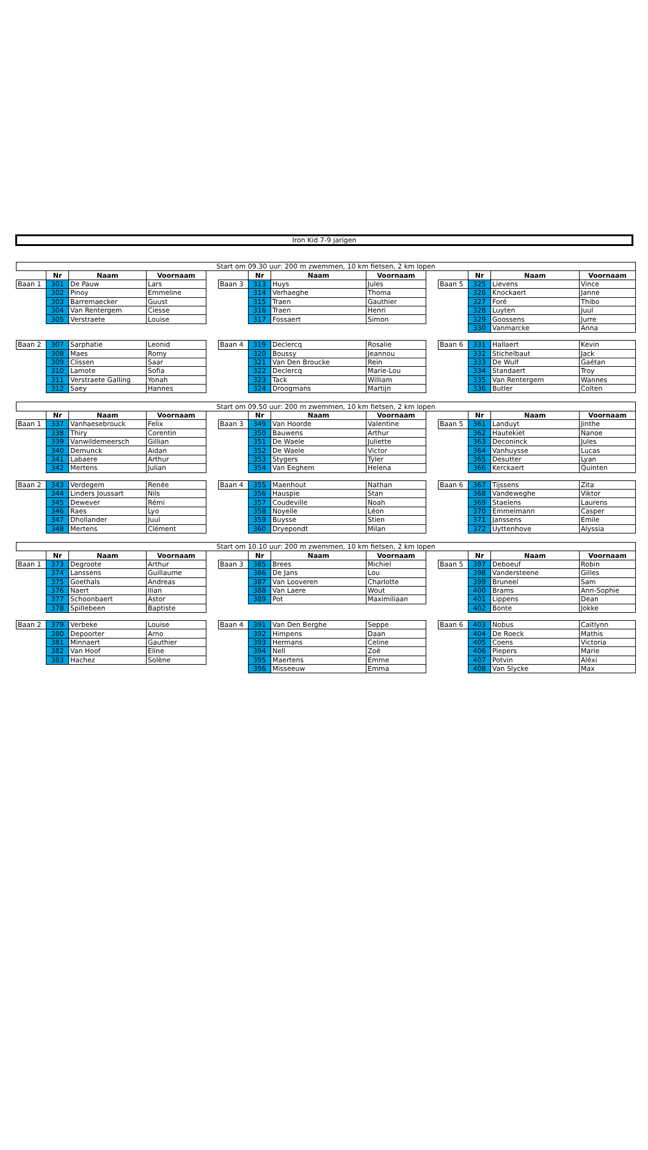Iron Kid 7-9 jarigen
| Start om 09.30 uur: 200 m zwemmen, 10 km fietsen, 2 km lopen | | | | | | | | | | | | | |
| | Nr | Naam | Voornaam | | | Nr | Naam | Voornaam | | | Nr | Naam | Voornaam |
| Baan 1 | 301 | De Pauw | Lars | | Baan 3 | 313 | Huys | Jules | | Baan 5 | 325 | Lievens | Vince |
| | 302 | Pinoy | Emmeline | | | 314 | Verhaeghe | Thoma | | | 326 | Knockaert | Janne |
| | 303 | Barremaecker | Guust | | | 315 | Traen | Gauthier | | | 327 | Foré | Thibo |
| | 304 | Van Rentergem | Ciesse | | | 316 | Traen | Henri | | | 328 | Luyten | Juul |
| | 305 | Verstraete | Louise | | | 317 | Fossaert | Simon | | | 329 | Goossens | Jurre |
| | | | | | | | | | | | 330 | Vanmarcke | Anna |
| Baan 2 | 307 | Sarphatie | Leonid | | Baan 4 | 319 | Declercq | Rosalie | | Baan 6 | 331 | Hallaert | Kevin |
| | 308 | Maes | Romy | | | 320 | Boussy | Jeannou | | | 332 | Stichelbaut | Jack |
| | 309 | Clissen | Saar | | | 321 | Van Den Broucke | Rein | | | 333 | De Wulf | Gaétan |
| | 310 | Lamote | Sofia | | | 322 | Declercq | Marie-Lou | | | 334 | Standaert | Troy |
| | 311 | Verstraete Galling | Yonah | | | 323 | Tack | William | | | 335 | Van Rentergem | Wannes |
| | 312 | Saey | Hannes | | | 324 | Droogmans | Martijn | | | 336 | Butler | Colten |
| Start om 09.50 uur: 200 m zwemmen, 10 km fietsen, 2 km lopen | | | | | | | | | | | | | |
| | Nr | Naam | Voornaam | | | Nr | Naam | Voornaam | | | Nr | Naam | Voornaam |
| Baan 1 | 337 | Vanhaesebrouck | Felix | | Baan 3 | 349 | Van Hoorde | Valentine | | Baan 5 | 361 | Landuyt | Jinthe |
| | 338 | Thiry | Corentin | | | 350 | Bauwens | Arthur | | | 362 | Hautekiet | Nanoe |
| | 339 | Vanwildemeersch | Gillian | | | 351 | De Waele | Juliette | | | 363 | Deconinck | Jules |
| | 340 | Demunck | Aidan | | | 352 | De Waele | Victor | | | 364 | Vanhuysse | Lucas |
| | 341 | Labaere | Arthur | | | 353 | Stygers | Tyler | | | 365 | Desutter | Lyan |
| | 342 | Mertens | Julian | | | 354 | Van Eeghem | Helena | | | 366 | Kerckaert | Quinten |
| Baan 2 | 343 | Verdegem | Renée | | Baan 4 | 355 | Maenhout | Nathan | | Baan 6 | 367 | Tijssens | Zita |
| | 344 | Linders Joussart | Nils | | | 356 | Hauspie | Stan | | | 368 | Vandeweghe | Viktor |
| | 345 | Dewever | Rémi | | | 357 | Coudeville | Noah | | | 369 | Staelens | Laurens |
| | 346 | Raes | Lyo | | | 358 | Noyelle | Léon | | | 370 | Emmelmann | Casper |
| | 347 | Dhollander | Juul | | | 359 | Buysse | Stien | | | 371 | Janssens | Emile |
| | 348 | Mertens | Clément | | | 360 | Dryepondt | Milan | | | 372 | Uyttenhove | Alyssia |
| Start om 10.10 uur: 200 m zwemmen, 10 km fietsen, 2 km lopen | | | | | | | | | | | | | |
| | Nr | Naam | Voornaam | | | Nr | Naam | Voornaam | | | Nr | Naam | Voornaam |
| Baan 1 | 373 | Degroote | Arthur | | Baan 3 | 385 | Brees | Michiel | | Baan 5 | 397 | Deboeuf | Robin |
| | 374 | Lanssens | Guillaume | | | 386 | De Jans | Lou | | | 398 | Vandersteene | Gilles |
| | 375 | Goethals | Andreas | | | 387 | Van Looveren | Charlotte | | | 399 | Bruneel | Sam |
| | 376 | Naert | Ilian | | | 388 | Van Laere | Wout | | | 400 | Brams | Ann-Sophie |
| | 377 | Schoonbaert | Astor | | | 389 | Pot | Maximiliaan | | | 401 | Lippens | Dean |
| | 378 | Spillebeen | Baptiste | | | | | | | | 402 | Bonte | Jokke |
| Baan 2 | 379 | Verbeke | Louise | | Baan 4 | 391 | Van Den Berghe | Seppe | | Baan 6 | 403 | Nobus | Caitlynn |
| | 380 | Depoorter | Arno | | | 392 | Himpens | Daan | | | 404 | De Roeck | Mathis |
| | 381 | Minnaert | Gauthier | | | 393 | Hermans | Celine | | | 405 | Coens | Victoria |
| | 382 | Van Hoof | Eline | | | 394 | Nell | Zoë | | | 406 | Piepers | Marie |
| | 383 | Hachez | Solène | | | 395 | Maertens | Emme | | | 407 | Potvin | Aléxi |
| | | | | | | 396 | Misseeuw | Emma | | | 408 | Van Slycke | Max |